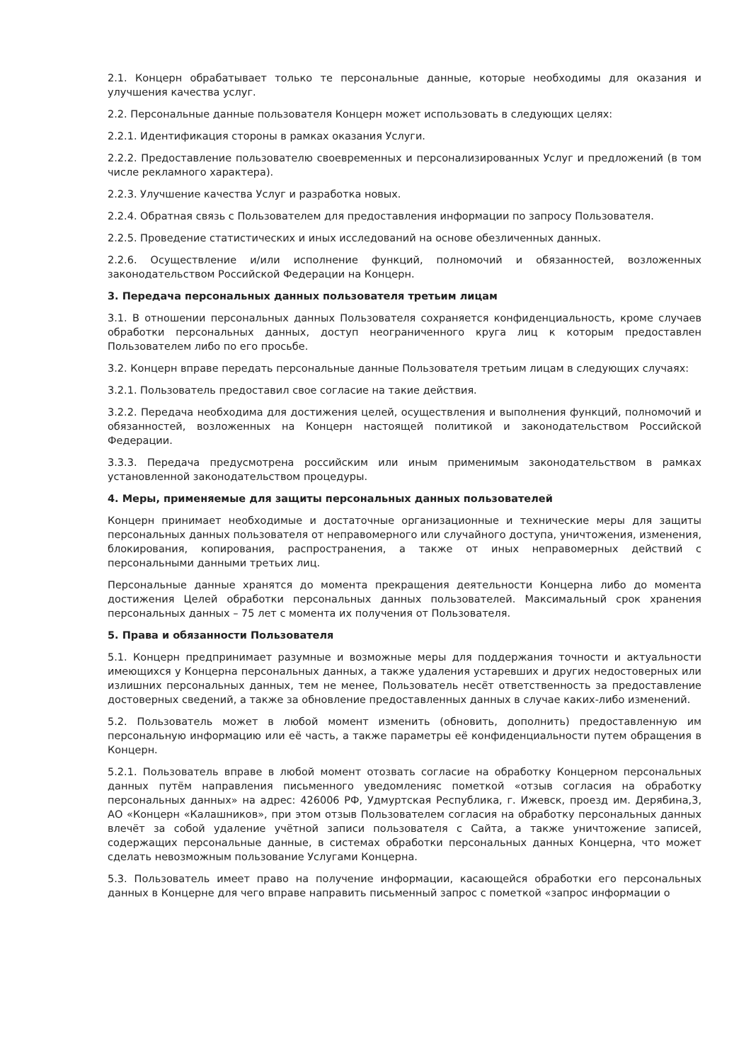2.1. Концерн обрабатывает только те персональные данные, которые необходимы для оказания и улучшения качества услуг.
2.2. Персональные данные пользователя Концерн может использовать в следующих целях:
2.2.1. Идентификация стороны в рамках оказания Услуги.
2.2.2. Предоставление пользователю своевременных и персонализированных Услуг и предложений (в том числе рекламного характера).
2.2.3. Улучшение качества Услуг и разработка новых.
2.2.4. Обратная связь с Пользователем для предоставления информации по запросу Пользователя.
2.2.5. Проведение статистических и иных исследований на основе обезличенных данных.
2.2.6. Осуществление и/или исполнение функций, полномочий и обязанностей, возложенных законодательством Российской Федерации на Концерн.
3. Передача персональных данных пользователя третьим лицам
3.1. В отношении персональных данных Пользователя сохраняется конфиденциальность, кроме случаев обработки персональных данных, доступ неограниченного круга лиц к которым предоставлен Пользователем либо по его просьбе.
3.2. Концерн вправе передать персональные данные Пользователя третьим лицам в следующих случаях:
3.2.1. Пользователь предоставил свое согласие на такие действия.
3.2.2. Передача необходима для достижения целей, осуществления и выполнения функций, полномочий и обязанностей, возложенных на Концерн настоящей политикой и законодательством Российской Федерации.
3.3.3. Передача предусмотрена российским или иным применимым законодательством в рамках установленной законодательством процедуры.
4. Меры, применяемые для защиты персональных данных пользователей
Концерн принимает необходимые и достаточные организационные и технические меры для защиты персональных данных пользователя от неправомерного или случайного доступа, уничтожения, изменения, блокирования, копирования, распространения, а также от иных неправомерных действий с персональными данными третьих лиц.
Персональные данные хранятся до момента прекращения деятельности Концерна либо до момента достижения Целей обработки персональных данных пользователей. Максимальный срок хранения персональных данных – 75 лет с момента их получения от Пользователя.
5. Права и обязанности Пользователя
5.1. Концерн предпринимает разумные и возможные меры для поддержания точности и актуальности имеющихся у Концерна персональных данных, а также удаления устаревших и других недостоверных или излишних персональных данных, тем не менее, Пользователь несёт ответственность за предоставление достоверных сведений, а также за обновление предоставленных данных в случае каких-либо изменений.
5.2. Пользователь может в любой момент изменить (обновить, дополнить) предоставленную им персональную информацию или её часть, а также параметры её конфиденциальности путем обращения в Концерн.
5.2.1. Пользователь вправе в любой момент отозвать согласие на обработку Концерном персональных данных путём направления письменного уведомленияс пометкой «отзыв согласия на обработку персональных данных» на адрес: 426006 РФ, Удмуртская Республика, г. Ижевск, проезд им. Дерябина,3, АО «Концерн «Калашников», при этом отзыв Пользователем согласия на обработку персональных данных влечёт за собой удаление учётной записи пользователя с Сайта, а также уничтожение записей, содержащих персональные данные, в системах обработки персональных данных Концерна, что может сделать невозможным пользование Услугами Концерна.
5.3. Пользователь имеет право на получение информации, касающейся обработки его персональных данных в Концерне для чего вправе направить письменный запрос с пометкой «запрос информации о